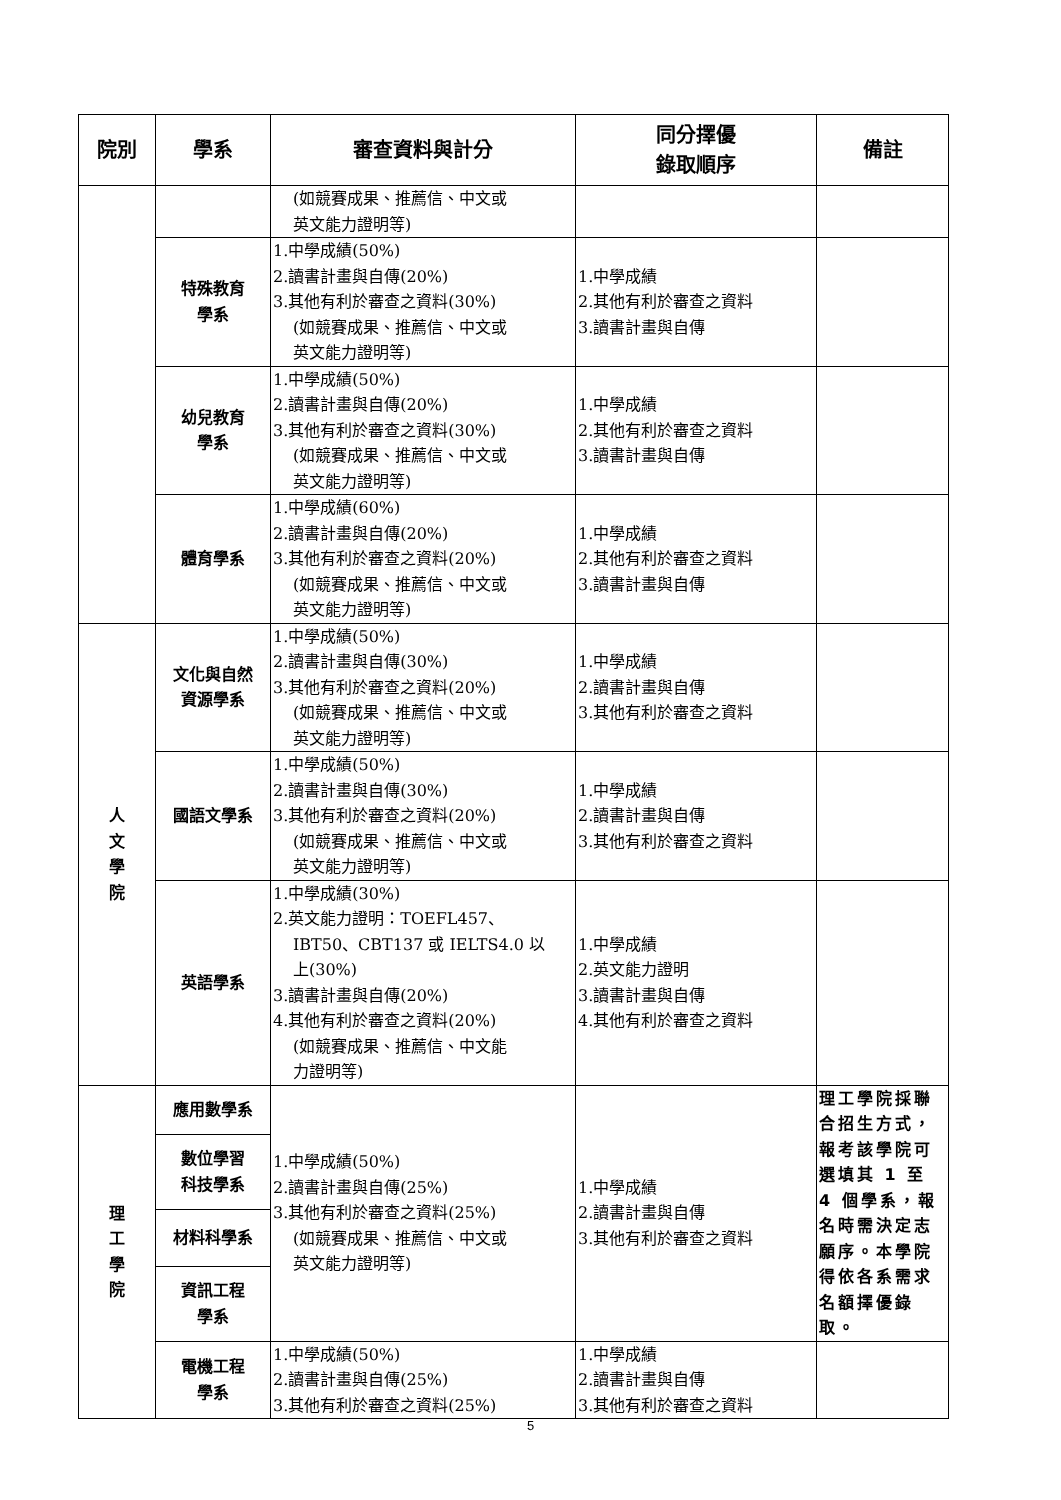| 院別 | 學系 | 審查資料與計分 | 同分擇優 錄取順序 | 備註 |
| --- | --- | --- | --- | --- |
| | | (如競賽成果、推薦信、中文或 英文能力證明等) | | |
| | 特殊教育 學系 | 1.中學成績(50%) 2.讀書計畫與自傳(20%) 3.其他有利於審查之資料(30%) (如競賽成果、推薦信、中文或 英文能力證明等) | 1.中學成績 2.其他有利於審查之資料 3.讀書計畫與自傳 | |
| | 幼兒教育 學系 | 1.中學成績(50%) 2.讀書計畫與自傳(20%) 3.其他有利於審查之資料(30%) (如競賽成果、推薦信、中文或 英文能力證明等) | 1.中學成績 2.其他有利於審查之資料 3.讀書計畫與自傳 | |
| | 體育學系 | 1.中學成績(60%) 2.讀書計畫與自傳(20%) 3.其他有利於審查之資料(20%) (如競賽成果、推薦信、中文或 英文能力證明等) | 1.中學成績 2.其他有利於審查之資料 3.讀書計畫與自傳 | |
| 人 文 學 院 | 文化與自然 資源學系 | 1.中學成績(50%) 2.讀書計畫與自傳(30%) 3.其他有利於審查之資料(20%) (如競賽成果、推薦信、中文或 英文能力證明等) | 1.中學成績 2.讀書計畫與自傳 3.其他有利於審查之資料 | |
| | 國語文學系 | 1.中學成績(50%) 2.讀書計畫與自傳(30%) 3.其他有利於審查之資料(20%) (如競賽成果、推薦信、中文或 英文能力證明等) | 1.中學成績 2.讀書計畫與自傳 3.其他有利於審查之資料 | |
| | 英語學系 | 1.中學成績(30%) 2.英文能力證明：TOEFL457、 IBT50、CBT137 或 IELTS4.0 以 上(30%) 3.讀書計畫與自傳(20%) 4.其他有利於審查之資料(20%) (如競賽成果、推薦信、中文能 力證明等) | 1.中學成績 2.英文能力證明 3.讀書計畫與自傳 4.其他有利於審查之資料 | |
| 理 工 學 院 | 應用數學系 | 1.中學成績(50%) 2.讀書計畫與自傳(25%) 3.其他有利於審查之資料(25%) (如競賽成果、推薦信、中文或 英文能力證明等) | 1.中學成績 2.讀書計畫與自傳 3.其他有利於審查之資料 | 理工學院採聯合招生方式，報考該學院可選填其 1 至 4 個學系，報名時需決定志願序。本學院得依各系需求名額擇優錄取。 |
| | 數位學習 科技學系 | | | |
| | 材料科學系 | | | |
| | 資訊工程 學系 | | | |
| | 電機工程 學系 | 1.中學成績(50%) 2.讀書計畫與自傳(25%) 3.其他有利於審查之資料(25%) | 1.中學成績 2.讀書計畫與自傳 3.其他有利於審查之資料 | |
5